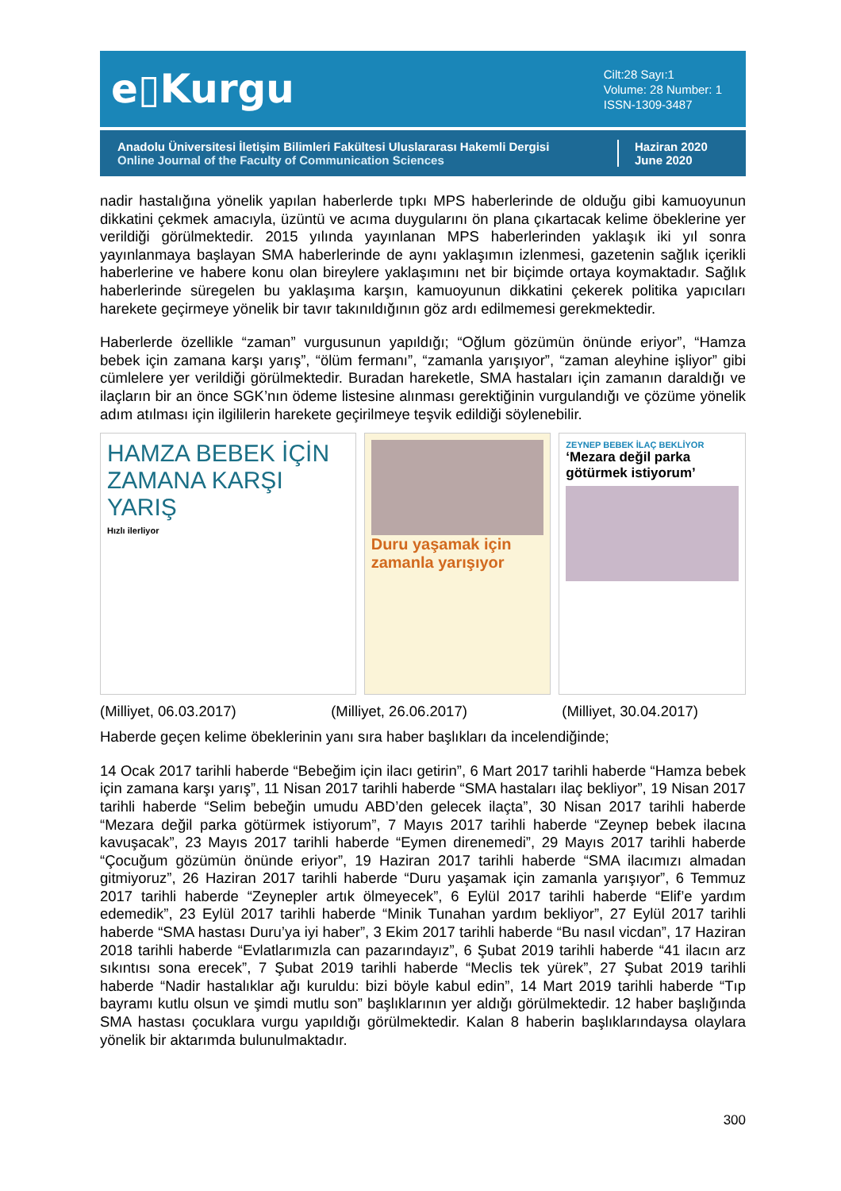e▯Kurgu
Cilt:28 Sayı:1
Volume: 28 Number: 1
ISSN-1309-3487
Anadolu Üniversitesi İletişim Bilimleri Fakültesi Uluslararası Hakemli Dergisi
Online Journal of the Faculty of Communication Sciences
Haziran 2020
June 2020
nadir hastalığına yönelik yapılan haberlerde tıpkı MPS haberlerinde de olduğu gibi kamuoyunun dikkatini çekmek amacıyla, üzüntü ve acıma duygularını ön plana çıkartacak kelime öbeklerine yer verildiği görülmektedir. 2015 yılında yayınlanan MPS haberlerinden yaklaşık iki yıl sonra yayınlanmaya başlayan SMA haberlerinde de aynı yaklaşımın izlenmesi, gazetenin sağlık içerikli haberlerine ve habere konu olan bireylere yaklaşımını net bir biçimde ortaya koymaktadır. Sağlık haberlerinde süregelen bu yaklaşıma karşın, kamuoyunun dikkatini çekerek politika yapıcıları harekete geçirmeye yönelik bir tavır takınıldığının göz ardı edilmemesi gerekmektedir.
Haberlerde özellikle “zaman” vurgusunun yapıldığı; “Oğlum gözümün önünde eriyor”, “Hamza bebek için zamana karşı yarış”, “ölüm fermanı”, “zamanla yarışıyor”, “zaman aleyhine işliyor” gibi cümlelere yer verildiği görülmektedir. Buradan hareketle, SMA hastaları için zamanın daraldığı ve ilaçların bir an önce SGK’nın ödeme listesine alınması gerektiğinin vurgulandığı ve çözüme yönelik adım atılması için ilgililerin harekete geçirilmeye teşvik edildiği söylenebilir.
HAMZA BEBEK İÇİN ZAMANA KARŞI YARIŞ
Hızlı ilerliyor
Duru yaşamak için zamanla yarışıyor
ZEYNEP BEBEK İLAÇ BEKLİYOR
‘Mezara değil parka götürmek istiyorum’
(Milliyet, 06.03.2017) (Milliyet, 26.06.2017) (Milliyet, 30.04.2017)
Haberde geçen kelime öbeklerinin yanı sıra haber başlıkları da incelendiğinde;
14 Ocak 2017 tarihli haberde “Bebeğim için ilacı getirin”, 6 Mart 2017 tarihli haberde “Hamza bebek için zamana karşı yarış”, 11 Nisan 2017 tarihli haberde “SMA hastaları ilaç bekliyor”, 19 Nisan 2017 tarihli haberde “Selim bebeğin umudu ABD’den gelecek ilaçta”, 30 Nisan 2017 tarihli haberde “Mezara değil parka götürmek istiyorum”, 7 Mayıs 2017 tarihli haberde “Zeynep bebek ilacına kavuşacak”, 23 Mayıs 2017 tarihli haberde “Eymen direnemedi”, 29 Mayıs 2017 tarihli haberde “Çocuğum gözümün önünde eriyor”, 19 Haziran 2017 tarihli haberde “SMA ilacımızı almadan gitmiyoruz”, 26 Haziran 2017 tarihli haberde “Duru yaşamak için zamanla yarışıyor”, 6 Temmuz 2017 tarihli haberde “Zeynepler artık ölmeyecek”, 6 Eylül 2017 tarihli haberde “Elif’e yardım edemedik”, 23 Eylül 2017 tarihli haberde “Minik Tunahan yardım bekliyor”, 27 Eylül 2017 tarihli haberde “SMA hastası Duru’ya iyi haber”, 3 Ekim 2017 tarihli haberde “Bu nasıl vicdan”, 17 Haziran 2018 tarihli haberde “Evlatlarımızla can pazarındayız”, 6 Şubat 2019 tarihli haberde “41 ilacın arz sıkıntısı sona erecek”, 7 Şubat 2019 tarihli haberde “Meclis tek yürek”, 27 Şubat 2019 tarihli haberde “Nadir hastalıklar ağı kuruldu: bizi böyle kabul edin”, 14 Mart 2019 tarihli haberde “Tıp bayramı kutlu olsun ve şimdi mutlu son” başlıklarının yer aldığı görülmektedir. 12 haber başlığında SMA hastası çocuklara vurgu yapıldığı görülmektedir. Kalan 8 haberin başlıklarındaysa olaylara yönelik bir aktarımda bulunulmaktadır.
300